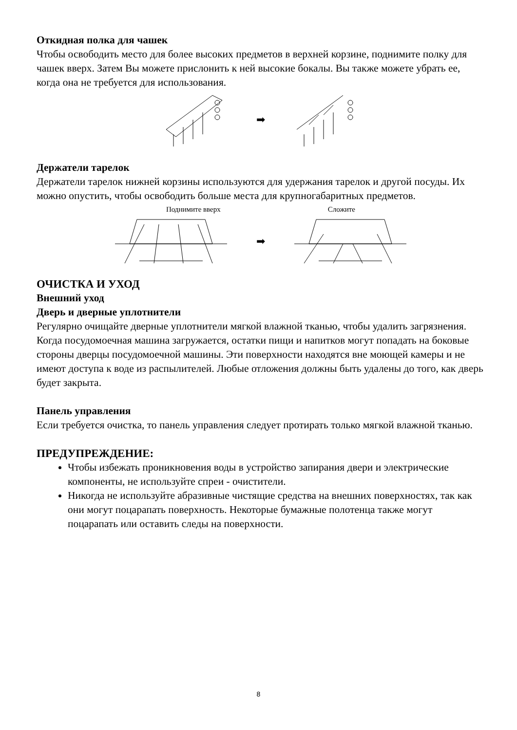Откидная полка для чашек
Чтобы освободить место для более высоких предметов в верхней корзине, поднимите полку для чашек вверх. Затем Вы можете прислонить к ней высокие бокалы. Вы также можете убрать ее, когда она не требуется для использования.
➡
Держатели тарелок
Держатели тарелок нижней корзины используются для удержания тарелок и другой посуды. Их можно опустить, чтобы освободить больше места для крупногабаритных предметов.
Поднимите вверх Сложите
➡
ОЧИСТКА И УХОД
Внешний уход
Дверь и дверные уплотнители
Регулярно очищайте дверные уплотнители мягкой влажной тканью, чтобы удалить загрязнения. Когда посудомоечная машина загружается, остатки пищи и напитков могут попадать на боковые стороны дверцы посудомоечной машины. Эти поверхности находятся вне моющей камеры и не имеют доступа к воде из распылителей. Любые отложения должны быть удалены до того, как дверь будет закрыта.
Панель управления
Если требуется очистка, то панель управления следует протирать только мягкой влажной тканью.
ПРЕДУПРЕЖДЕНИЕ:
Чтобы избежать проникновения воды в устройство запирания двери и электрические компоненты, не используйте спреи - очистители.
Никогда не используйте абразивные чистящие средства на внешних поверхностях, так как они могут поцарапать поверхность. Некоторые бумажные полотенца также могут поцарапать или оставить следы на поверхности.
8